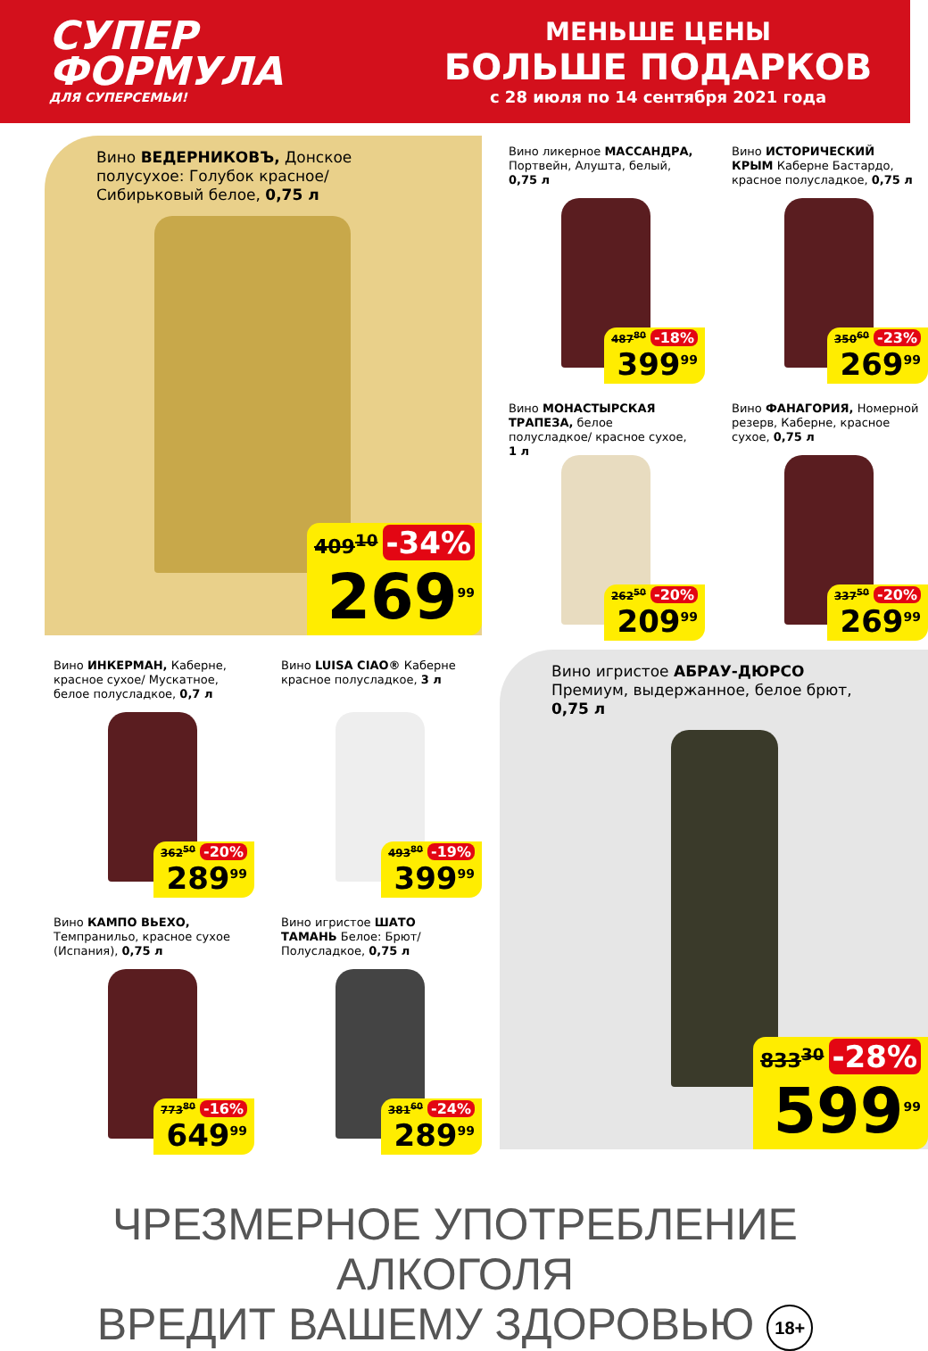СУПЕР ФОРМУЛА
ДЛЯ СУПЕРСЕМЬИ!
МЕНЬШЕ ЦЕНЫ
БОЛЬШЕ ПОДАРКОВ
с 28 июля по 14 сентября 2021 года
Вино ВЕДЕРНИКОВЪ, Донское полусухое: Голубок красное/ Сибирьковый белое, 0,75 л
409<sup>10</sup> -34%
269<sup>99</sup>
Вино ликерное МАССАНДРА, Портвейн, Алушта, белый, 0,75 л
487<sup>80</sup> -18%
399<sup>99</sup>
Вино ИСТОРИЧЕСКИЙ КРЫМ Каберне Бастардо, красное полусладкое, 0,75 л
350<sup>60</sup> -23%
269<sup>99</sup>
Вино МОНАСТЫРСКАЯ ТРАПЕЗА, белое полусладкое/ красное сухое, 1 л
262<sup>50</sup> -20%
209<sup>99</sup>
Вино ФАНАГОРИЯ, Номерной резерв, Каберне, красное сухое, 0,75 л
337<sup>50</sup> -20%
269<sup>99</sup>
Вино ИНКЕРМАН, Каберне, красное сухое/ Мускатное, белое полусладкое, 0,7 л
362<sup>50</sup> -20%
289<sup>99</sup>
Вино LUISA CIAO® Каберне красное полусладкое, 3 л
493<sup>80</sup> -19%
399<sup>99</sup>
Вино КАМПО ВЬЕХО, Темпранильо, красное сухое (Испания), 0,75 л
773<sup>80</sup> -16%
649<sup>99</sup>
Вино игристое ШАТО ТАМАНЬ Белое: Брют/ Полусладкое, 0,75 л
381<sup>60</sup> -24%
289<sup>99</sup>
Вино игристое АБРАУ-ДЮРСО Премиум, выдержанное, белое брют, 0,75 л
833<sup>30</sup> -28%
599<sup>99</sup>
ЧРЕЗМЕРНОЕ УПОТРЕБЛЕНИЕ АЛКОГОЛЯ
ВРЕДИТ ВАШЕМУ ЗДОРОВЬЮ 18+